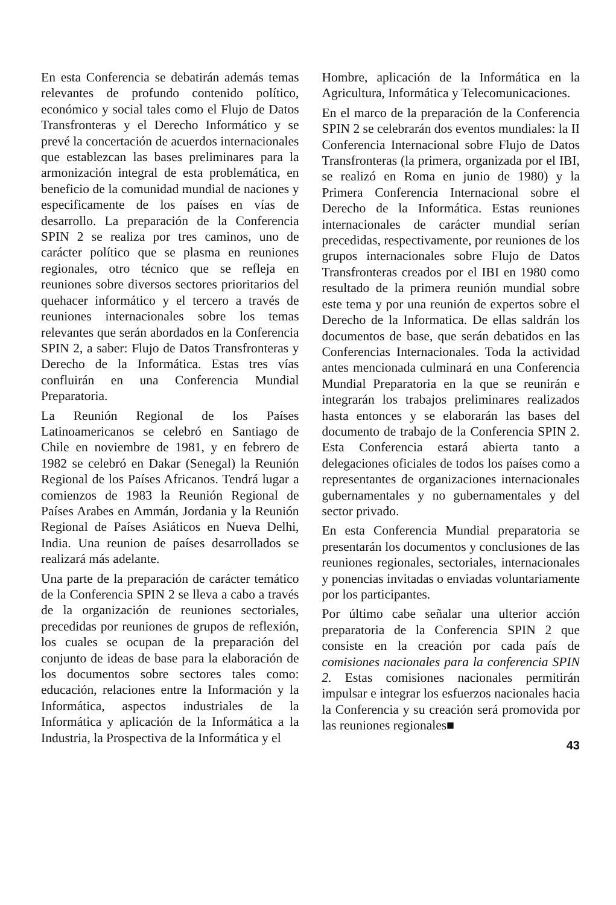En esta Conferencia se debatirán además temas relevantes de profundo contenido político, económico y social tales como el Flujo de Datos Transfronteras y el Derecho Informático y se prevé la concertación de acuerdos internacionales que establezcan las bases preliminares para la armonización integral de esta problemática, en beneficio de la comunidad mundial de naciones y especificamente de los países en vías de desarrollo. La preparación de la Conferencia SPIN 2 se realiza por tres caminos, uno de carácter político que se plasma en reuniones regionales, otro técnico que se refleja en reuniones sobre diversos sectores prioritarios del quehacer informático y el tercero a través de reuniones internacionales sobre los temas relevantes que serán abordados en la Conferencia SPIN 2, a saber: Flujo de Datos Transfronteras y Derecho de la Informática. Estas tres vías confluirán en una Conferencia Mundial Preparatoria.
La Reunión Regional de los Países Latinoamericanos se celebró en Santiago de Chile en noviembre de 1981, y en febrero de 1982 se celebró en Dakar (Senegal) la Reunión Regional de los Países Africanos. Tendrá lugar a comienzos de 1983 la Reunión Regional de Países Arabes en Ammán, Jordania y la Reunión Regional de Países Asiáticos en Nueva Delhi, India. Una reunion de países desarrollados se realizará más adelante.
Una parte de la preparación de carácter temático de la Conferencia SPIN 2 se lleva a cabo a través de la organización de reuniones sectoriales, precedidas por reuniones de grupos de reflexión, los cuales se ocupan de la preparación del conjunto de ideas de base para la elaboración de los documentos sobre sectores tales como: educación, relaciones entre la Información y la Informática, aspectos industriales de la Informática y aplicación de la Informática a la Industria, la Prospectiva de la Informática y el
Hombre, aplicación de la Informática en la Agricultura, Informática y Telecomunicaciones.
En el marco de la preparación de la Conferencia SPIN 2 se celebrarán dos eventos mundiales: la II Conferencia Internacional sobre Flujo de Datos Transfronteras (la primera, organizada por el IBI, se realizó en Roma en junio de 1980) y la Primera Conferencia Internacional sobre el Derecho de la Informática. Estas reuniones internacionales de carácter mundial serían precedidas, respectivamente, por reuniones de los grupos internacionales sobre Flujo de Datos Transfronteras creados por el IBI en 1980 como resultado de la primera reunión mundial sobre este tema y por una reunión de expertos sobre el Derecho de la Informatica. De ellas saldrán los documentos de base, que serán debatidos en las Conferencias Internacionales. Toda la actividad antes mencionada culminará en una Conferencia Mundial Preparatoria en la que se reunirán e integrarán los trabajos preliminares realizados hasta entonces y se elaborarán las bases del documento de trabajo de la Conferencia SPIN 2. Esta Conferencia estará abierta tanto a delegaciones oficiales de todos los países como a representantes de organizaciones internacionales gubernamentales y no gubernamentales y del sector privado.
En esta Conferencia Mundial preparatoria se presentarán los documentos y conclusiones de las reuniones regionales, sectoriales, internacionales y ponencias invitadas o enviadas voluntariamente por los participantes.
Por último cabe señalar una ulterior acción preparatoria de la Conferencia SPIN 2 que consiste en la creación por cada país de comisiones nacionales para la conferencia SPIN 2. Estas comisiones nacionales permitirán impulsar e integrar los esfuerzos nacionales hacia la Conferencia y su creación será promovida por las reuniones regionales■
43